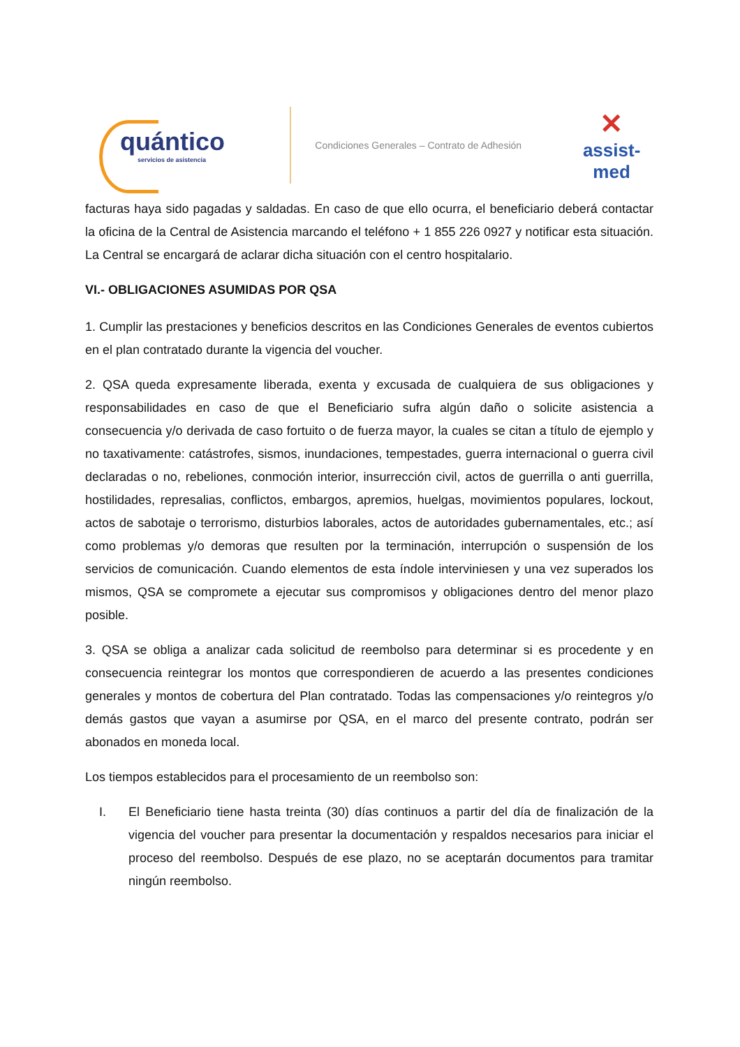quántico
servicios de asistencia
Condiciones Generales – Contrato de Adhesión
✕
assist-med
facturas haya sido pagadas y saldadas. En caso de que ello ocurra, el beneficiario deberá contactar la oficina de la Central de Asistencia marcando el teléfono + 1 855 226 0927 y notificar esta situación. La Central se encargará de aclarar dicha situación con el centro hospitalario.
VI.- OBLIGACIONES ASUMIDAS POR QSA
1. Cumplir las prestaciones y beneficios descritos en las Condiciones Generales de eventos cubiertos en el plan contratado durante la vigencia del voucher.
2. QSA queda expresamente liberada, exenta y excusada de cualquiera de sus obligaciones y responsabilidades en caso de que el Beneficiario sufra algún daño o solicite asistencia a consecuencia y/o derivada de caso fortuito o de fuerza mayor, la cuales se citan a título de ejemplo y no taxativamente: catástrofes, sismos, inundaciones, tempestades, guerra internacional o guerra civil declaradas o no, rebeliones, conmoción interior, insurrección civil, actos de guerrilla o anti guerrilla, hostilidades, represalias, conflictos, embargos, apremios, huelgas, movimientos populares, lockout, actos de sabotaje o terrorismo, disturbios laborales, actos de autoridades gubernamentales, etc.; así como problemas y/o demoras que resulten por la terminación, interrupción o suspensión de los servicios de comunicación. Cuando elementos de esta índole interviniesen y una vez superados los mismos, QSA se compromete a ejecutar sus compromisos y obligaciones dentro del menor plazo posible.
3. QSA se obliga a analizar cada solicitud de reembolso para determinar si es procedente y en consecuencia reintegrar los montos que correspondieren de acuerdo a las presentes condiciones generales y montos de cobertura del Plan contratado. Todas las compensaciones y/o reintegros y/o demás gastos que vayan a asumirse por QSA, en el marco del presente contrato, podrán ser abonados en moneda local.
Los tiempos establecidos para el procesamiento de un reembolso son:
I. El Beneficiario tiene hasta treinta (30) días continuos a partir del día de finalización de la vigencia del voucher para presentar la documentación y respaldos necesarios para iniciar el proceso del reembolso. Después de ese plazo, no se aceptarán documentos para tramitar ningún reembolso.